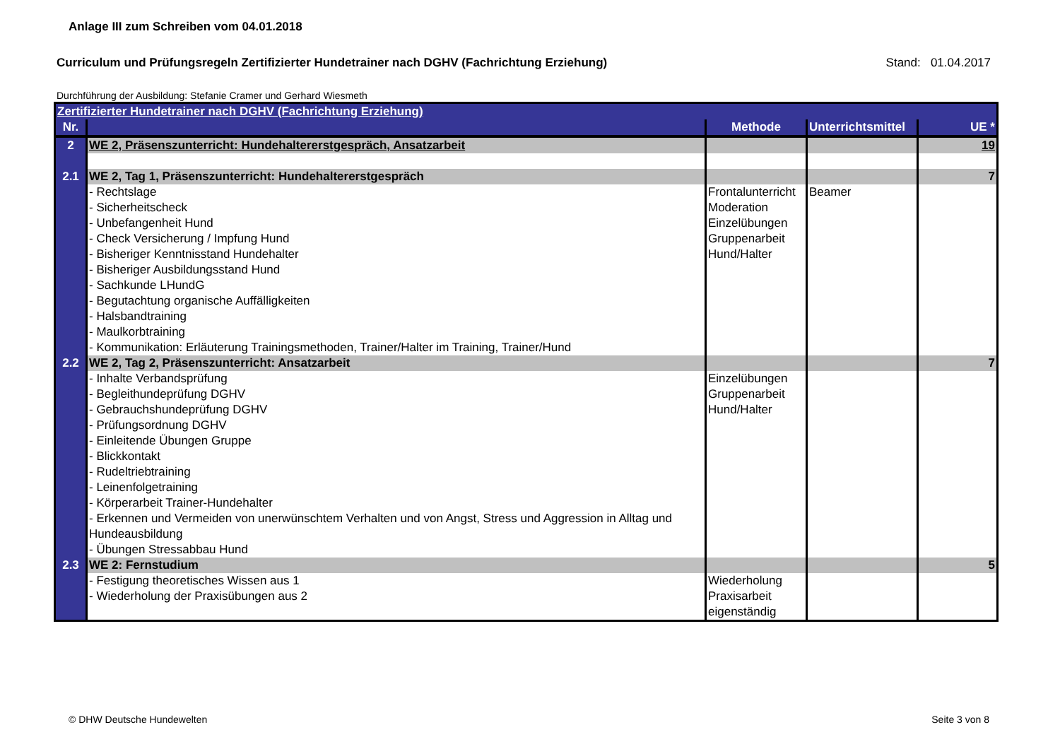Anlage III zum Schreiben vom 04.01.2018
Curriculum und Prüfungsregeln Zertifizierter Hundetrainer nach DGHV (Fachrichtung Erziehung)
Stand: 01.04.2017
Durchführung der Ausbildung: Stefanie Cramer und Gerhard Wiesmeth
| Zertifizierter Hundetrainer nach DGHV (Fachrichtung Erziehung) | | | | |
| Nr. | | Methode | Unterrichtsmittel | UE * |
| 2 | WE 2, Präsenszunterricht: Hundehaltererstgespräch, Ansatzarbeit | | | 19 |
| 2.1 | WE 2, Tag 1, Präsenszunterricht: Hundehaltererstgespräch | | | 7 |
| | - Rechtslage - Sicherheitscheck - Unbefangenheit Hund - Check Versicherung / Impfung Hund - Bisheriger Kenntnisstand Hundehalter - Bisheriger Ausbildungsstand Hund - Sachkunde LHundG - Begutachtung organische Auffälligkeiten - Halsbandtraining - Maulkorbtraining - Kommunikation: Erläuterung Trainingsmethoden, Trainer/Halter im Training, Trainer/Hund | Frontalunterricht Moderation Einzelübungen Gruppenarbeit Hund/Halter | Beamer | |
| 2.2 | WE 2, Tag 2, Präsenszunterricht: Ansatzarbeit | | | 7 |
| | - Inhalte Verbandsprüfung - Begleithundeprüfung DGHV - Gebrauchshundeprüfung DGHV - Prüfungsordnung DGHV - Einleitende Übungen Gruppe - Blickkontakt - Rudeltriebtraining - Leinenfolgetraining - Körperarbeit Trainer-Hundehalter - Erkennen und Vermeiden von unerwünschtem Verhalten und von Angst, Stress und Aggression in Alltag und Hundeausbildung - Übungen Stressabbau Hund | Einzelübungen Gruppenarbeit Hund/Halter | | |
| 2.3 | WE 2: Fernstudium | | | 5 |
| | - Festigung theoretisches Wissen aus 1 - Wiederholung der Praxisübungen aus 2 | Wiederholung Praxisarbeit eigenständig | | |
© DHW Deutsche Hundewelten Seite 3 von 8